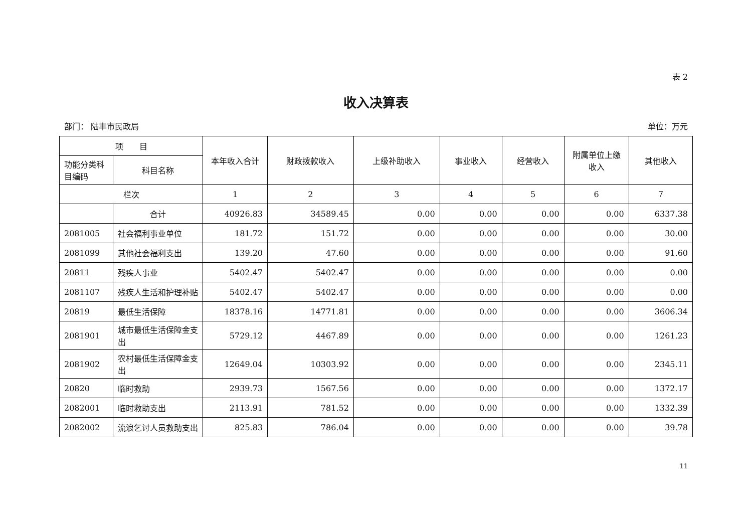表 2
收入决算表
部门： 陆丰市民政局 单位：万元
| 项 目 | | 本年收入合计 | 财政拨款收入 | 上级补助收入 | 事业收入 | 经营收入 | 附属单位上缴收入 | 其他收入 |
| --- | --- | --- | --- | --- | --- | --- | --- | --- |
| 功能分类科目编码 | 科目名称 | | | | | | | |
| 栏次 | | 1 | 2 | 3 | 4 | 5 | 6 | 7 |
| | 合计 | 40926.83 | 34589.45 | 0.00 | 0.00 | 0.00 | 0.00 | 6337.38 |
| 2081005 | 社会福利事业单位 | 181.72 | 151.72 | 0.00 | 0.00 | 0.00 | 0.00 | 30.00 |
| 2081099 | 其他社会福利支出 | 139.20 | 47.60 | 0.00 | 0.00 | 0.00 | 0.00 | 91.60 |
| 20811 | 残疾人事业 | 5402.47 | 5402.47 | 0.00 | 0.00 | 0.00 | 0.00 | 0.00 |
| 2081107 | 残疾人生活和护理补贴 | 5402.47 | 5402.47 | 0.00 | 0.00 | 0.00 | 0.00 | 0.00 |
| 20819 | 最低生活保障 | 18378.16 | 14771.81 | 0.00 | 0.00 | 0.00 | 0.00 | 3606.34 |
| 2081901 | 城市最低生活保障金支出 | 5729.12 | 4467.89 | 0.00 | 0.00 | 0.00 | 0.00 | 1261.23 |
| 2081902 | 农村最低生活保障金支出 | 12649.04 | 10303.92 | 0.00 | 0.00 | 0.00 | 0.00 | 2345.11 |
| 20820 | 临时救助 | 2939.73 | 1567.56 | 0.00 | 0.00 | 0.00 | 0.00 | 1372.17 |
| 2082001 | 临时救助支出 | 2113.91 | 781.52 | 0.00 | 0.00 | 0.00 | 0.00 | 1332.39 |
| 2082002 | 流浪乞讨人员救助支出 | 825.83 | 786.04 | 0.00 | 0.00 | 0.00 | 0.00 | 39.78 |
11